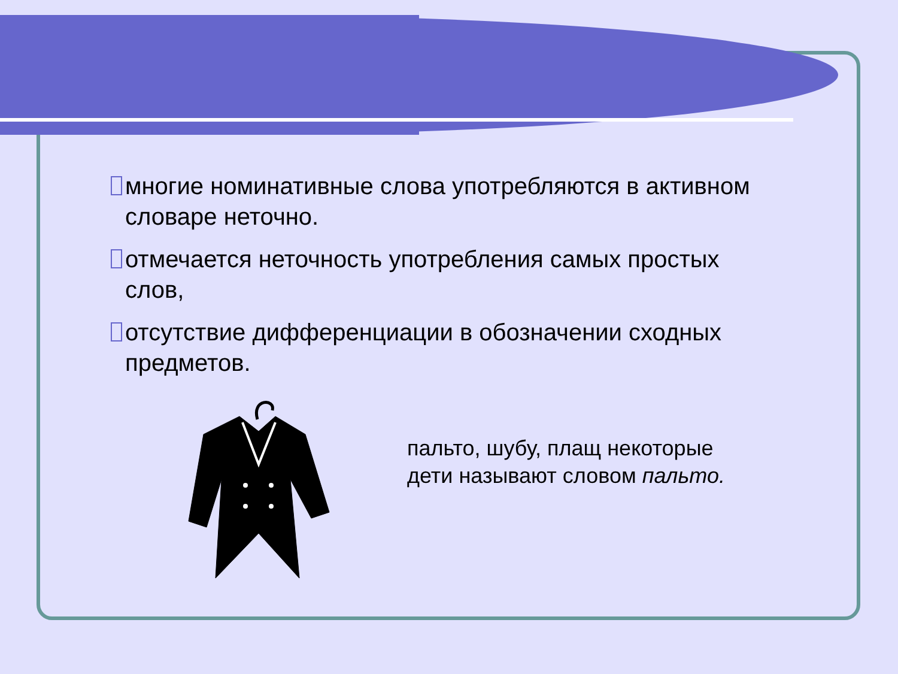многие номинативные слова употребляются в активном словаре неточно.
отмечается неточность употребления самых простых слов,
отсутствие дифференциации в обозначении сходных предметов.
пальто, шубу, плащ некоторые
дети называют словом пальто.